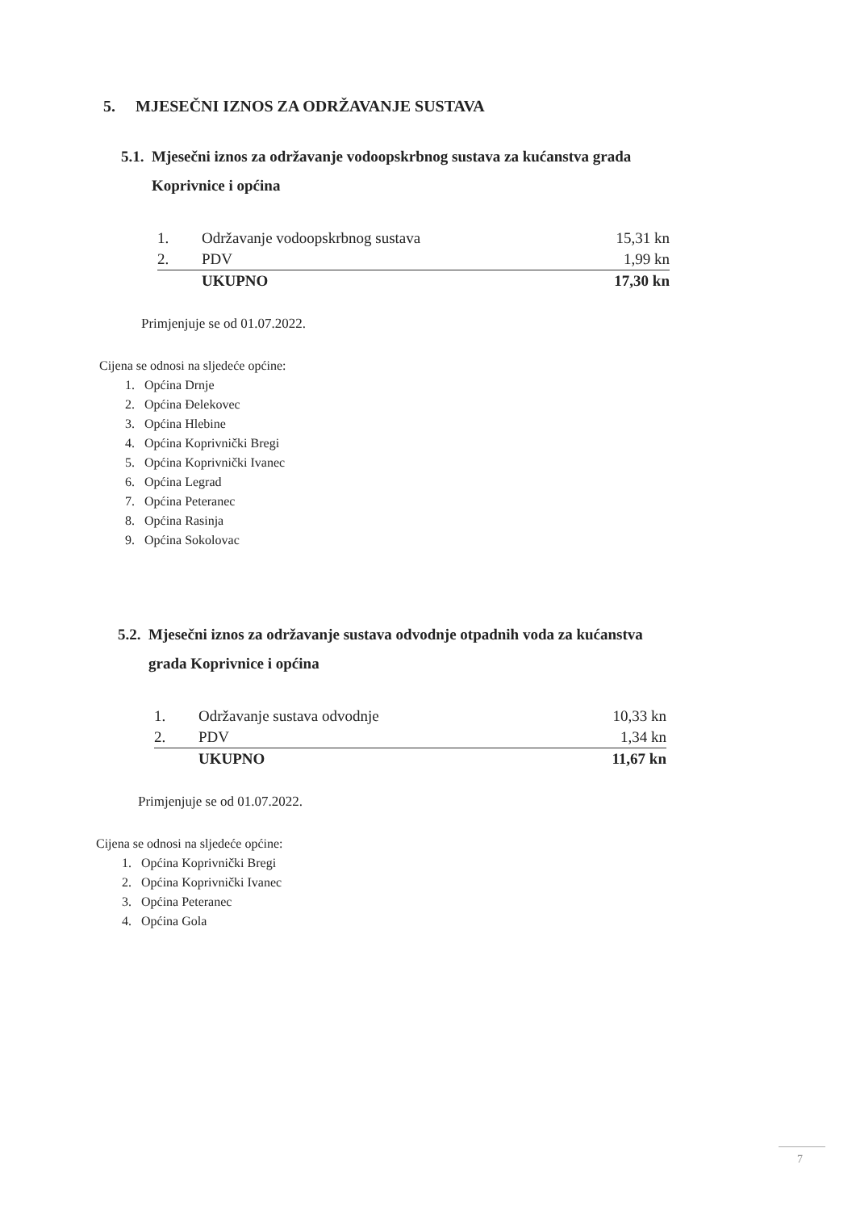5. MJESEČNI IZNOS ZA ODRŽAVANJE SUSTAVA
5.1. Mjesečni iznos za održavanje vodoopskrbnog sustava za kućanstva grada
Koprivnice i općina
| 1. | Održavanje vodoopskrbnog sustava | 15,31 kn |
| 2. | PDV | 1,99 kn |
| | UKUPNO | 17,30 kn |
Primjenjuje se od 01.07.2022.
Cijena se odnosi na sljedeće općine:
1. Općina Drnje
2. Općina Đelekovec
3. Općina Hlebine
4. Općina Koprivnički Bregi
5. Općina Koprivnički Ivanec
6. Općina Legrad
7. Općina Peteranec
8. Općina Rasinja
9. Općina Sokolovac
5.2. Mjesečni iznos za održavanje sustava odvodnje otpadnih voda za kućanstva
grada Koprivnice i općina
| 1. | Održavanje sustava odvodnje | 10,33 kn |
| 2. | PDV | 1,34 kn |
| | UKUPNO | 11,67 kn |
Primjenjuje se od 01.07.2022.
Cijena se odnosi na sljedeće općine:
1. Općina Koprivnički Bregi
2. Općina Koprivnički Ivanec
3. Općina Peteranec
4. Općina Gola
7